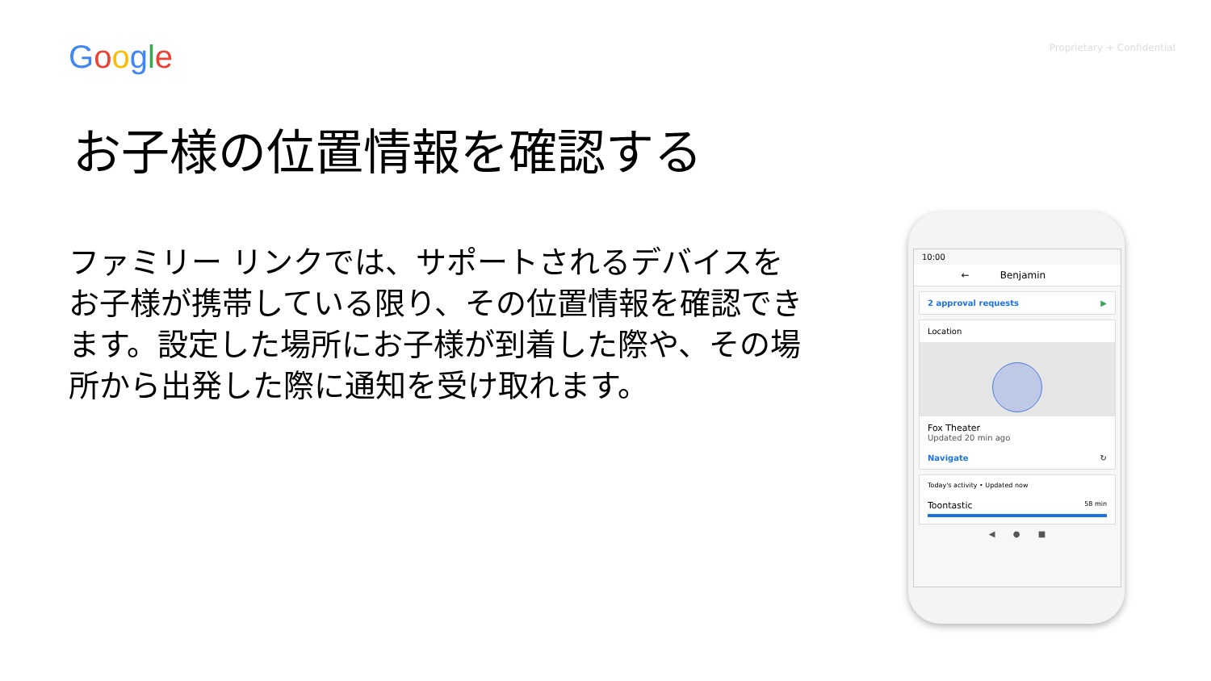Google Proprietary + Confidential
お子様の位置情報を確認する
ファミリー リンクでは、サポートされるデバイスをお子様が携帯している限り、その位置情報を確認できます。設定した場所にお子様が到着した際や、その場所から出発した際に通知を受け取れます。
10:00
← Benjamin
2 approval requests ▶
Location
Fox Theater
Updated 20 min ago
Navigate ↻
Today's activity • Updated now
Toontastic 58 min
◀ ● ■